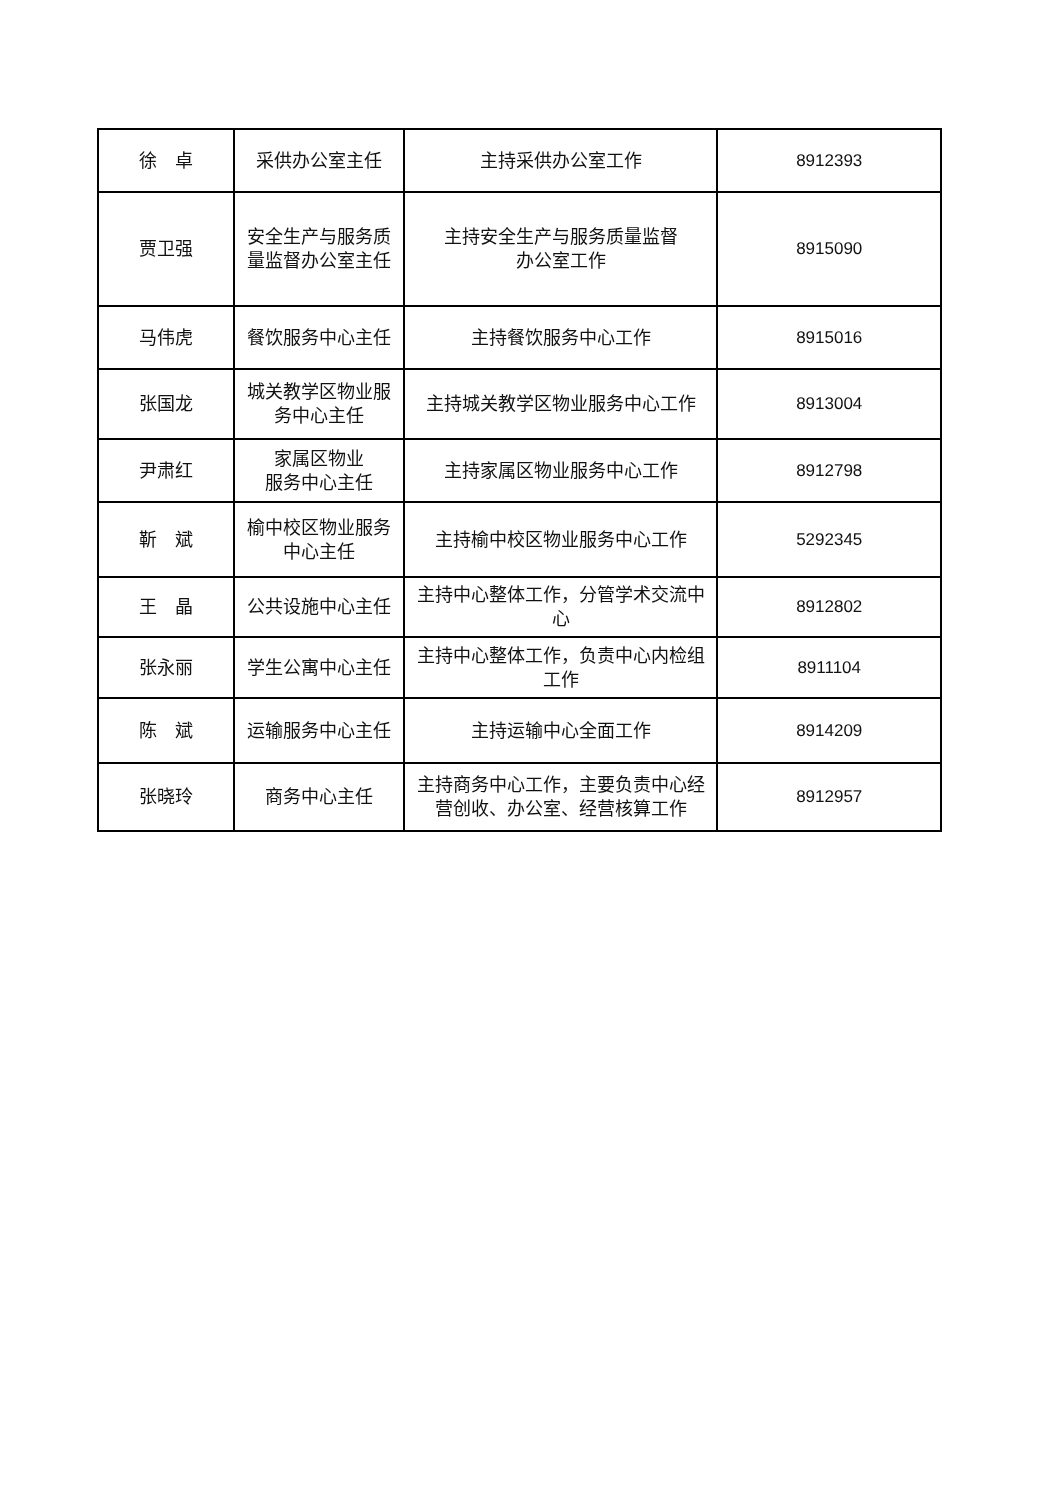| 徐 卓 | 采供办公室主任 | 主持采供办公室工作 | 8912393 |
| 贾卫强 | 安全生产与服务质量监督办公室主任 | 主持安全生产与服务质量监督 办公室工作 | 8915090 |
| 马伟虎 | 餐饮服务中心主任 | 主持餐饮服务中心工作 | 8915016 |
| 张国龙 | 城关教学区物业服务中心主任 | 主持城关教学区物业服务中心工作 | 8913004 |
| 尹肃红 | 家属区物业 服务中心主任 | 主持家属区物业服务中心工作 | 8912798 |
| 靳 斌 | 榆中校区物业服务中心主任 | 主持榆中校区物业服务中心工作 | 5292345 |
| 王 晶 | 公共设施中心主任 | 主持中心整体工作，分管学术交流中心 | 8912802 |
| 张永丽 | 学生公寓中心主任 | 主持中心整体工作，负责中心内检组工作 | 8911104 |
| 陈 斌 | 运输服务中心主任 | 主持运输中心全面工作 | 8914209 |
| 张晓玲 | 商务中心主任 | 主持商务中心工作，主要负责中心经营创收、办公室、经营核算工作 | 8912957 |